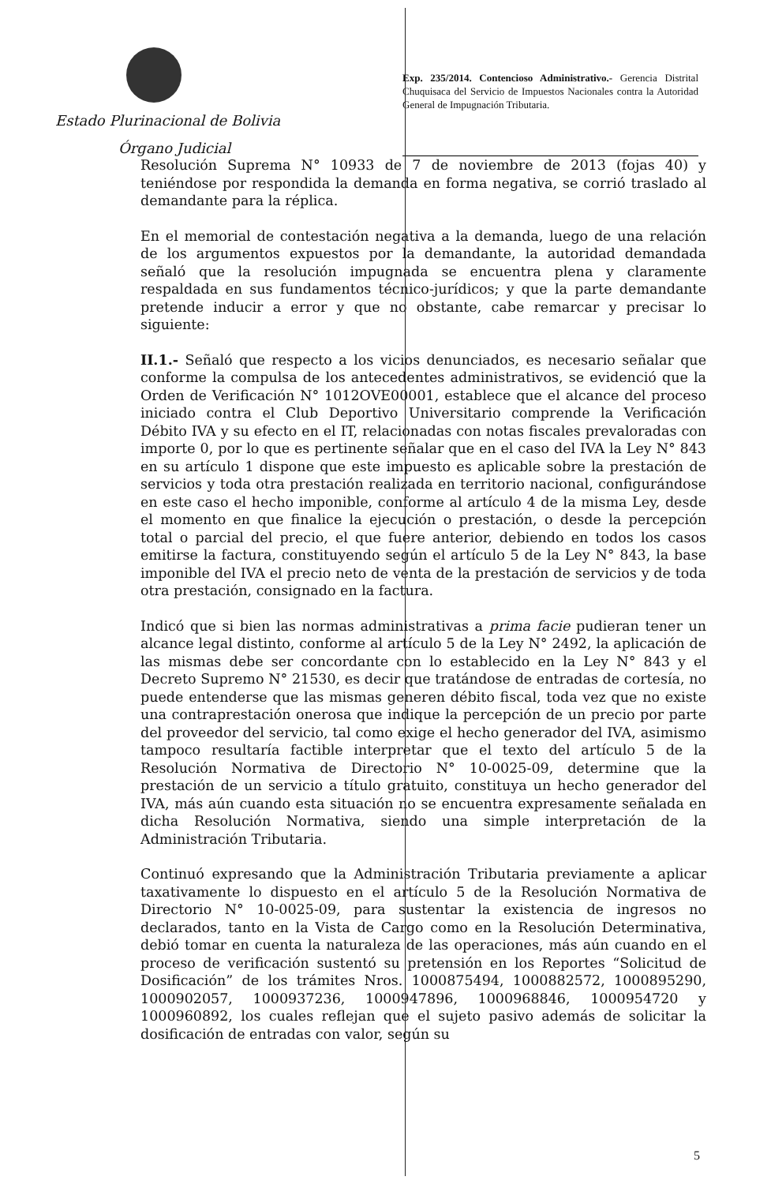Estado Plurinacional de Bolivia
Órgano Judicial
Exp. 235/2014. Contencioso Administrativo.- Gerencia Distrital Chuquisaca del Servicio de Impuestos Nacionales contra la Autoridad General de Impugnación Tributaria.
Resolución Suprema N° 10933 de 7 de noviembre de 2013 (fojas 40) y teniéndose por respondida la demanda en forma negativa, se corrió traslado al demandante para la réplica.
En el memorial de contestación negativa a la demanda, luego de una relación de los argumentos expuestos por la demandante, la autoridad demandada señaló que la resolución impugnada se encuentra plena y claramente respaldada en sus fundamentos técnico-jurídicos; y que la parte demandante pretende inducir a error y que no obstante, cabe remarcar y precisar lo siguiente:
II.1.- Señaló que respecto a los vicios denunciados, es necesario señalar que conforme la compulsa de los antecedentes administrativos, se evidenció que la Orden de Verificación N° 1012OVE00001, establece que el alcance del proceso iniciado contra el Club Deportivo Universitario comprende la Verificación Débito IVA y su efecto en el IT, relacionadas con notas fiscales prevaloradas con importe 0, por lo que es pertinente señalar que en el caso del IVA la Ley N° 843 en su artículo 1 dispone que este impuesto es aplicable sobre la prestación de servicios y toda otra prestación realizada en territorio nacional, configurándose en este caso el hecho imponible, conforme al artículo 4 de la misma Ley, desde el momento en que finalice la ejecución o prestación, o desde la percepción total o parcial del precio, el que fuere anterior, debiendo en todos los casos emitirse la factura, constituyendo según el artículo 5 de la Ley N° 843, la base imponible del IVA el precio neto de venta de la prestación de servicios y de toda otra prestación, consignado en la factura.
Indicó que si bien las normas administrativas a prima facie pudieran tener un alcance legal distinto, conforme al artículo 5 de la Ley N° 2492, la aplicación de las mismas debe ser concordante con lo establecido en la Ley N° 843 y el Decreto Supremo N° 21530, es decir que tratándose de entradas de cortesía, no puede entenderse que las mismas generen débito fiscal, toda vez que no existe una contraprestación onerosa que indique la percepción de un precio por parte del proveedor del servicio, tal como exige el hecho generador del IVA, asimismo tampoco resultaría factible interpretar que el texto del artículo 5 de la Resolución Normativa de Directorio N° 10-0025-09, determine que la prestación de un servicio a título gratuito, constituya un hecho generador del IVA, más aún cuando esta situación no se encuentra expresamente señalada en dicha Resolución Normativa, siendo una simple interpretación de la Administración Tributaria.
Continuó expresando que la Administración Tributaria previamente a aplicar taxativamente lo dispuesto en el artículo 5 de la Resolución Normativa de Directorio N° 10-0025-09, para sustentar la existencia de ingresos no declarados, tanto en la Vista de Cargo como en la Resolución Determinativa, debió tomar en cuenta la naturaleza de las operaciones, más aún cuando en el proceso de verificación sustentó su pretensión en los Reportes “Solicitud de Dosificación” de los trámites Nros. 1000875494, 1000882572, 1000895290, 1000902057, 1000937236, 1000947896, 1000968846, 1000954720 y 1000960892, los cuales reflejan que el sujeto pasivo además de solicitar la dosificación de entradas con valor, según su
5